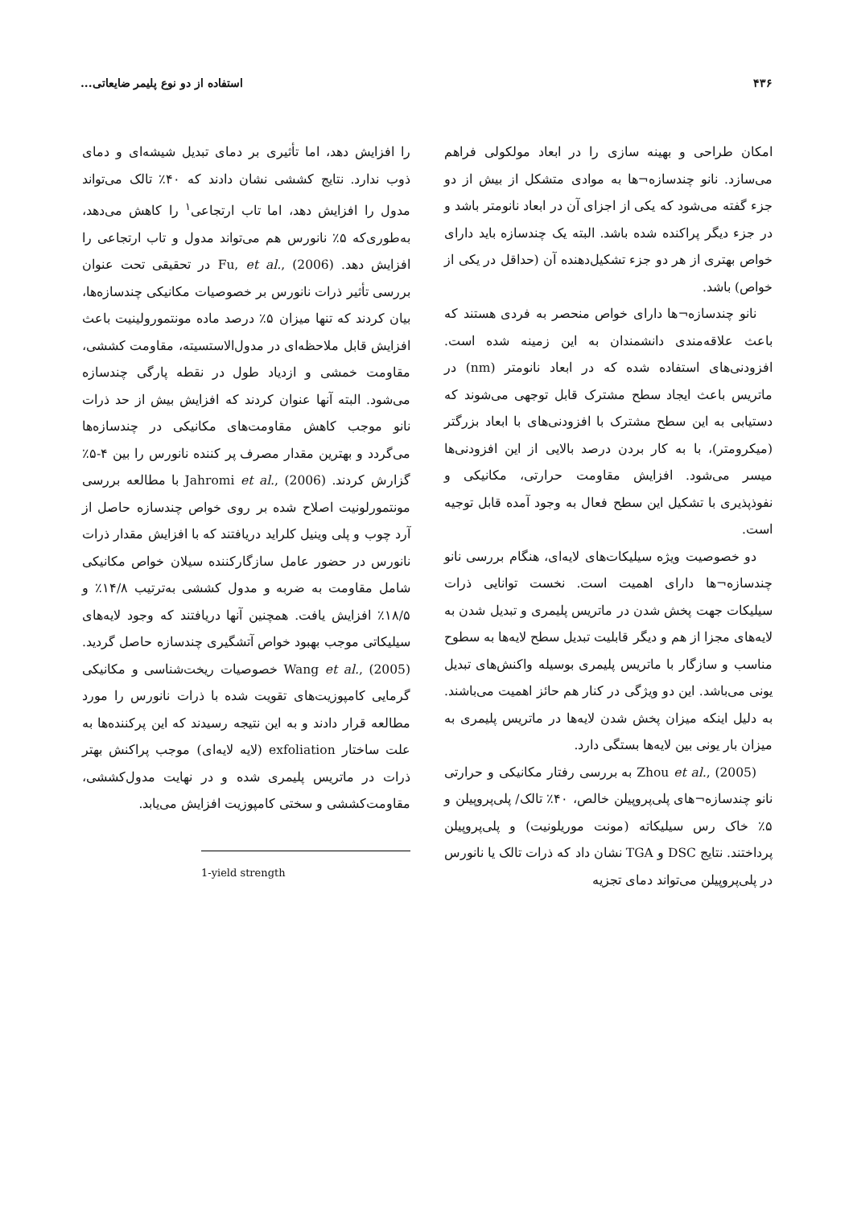۴۳۶ استفاده از دو نوع پلیمر ضایعاتی...
امکان طراحی و بهینه سازی را در ابعاد مولکولی فراهم می‌سازد. نانو چندسازه¬ها به موادی متشکل از بیش از دو جزء گفته می‌شود که یکی از اجزای آن در ابعاد نانومتر باشد و در جزء دیگر پراکنده شده باشد. البته یک چندسازه باید دارای خواص بهتری از هر دو جزء تشکیل‌دهنده آن (حداقل در یکی از خواص) باشد.
نانو چندسازه¬ها دارای خواص منحصر به فردی هستند که باعث علاقه‌مندی دانشمندان به این زمینه شده است. افزودنی‌های استفاده شده که در ابعاد نانومتر (nm) در ماتریس باعث ایجاد سطح مشترک قابل توجهی می‌شوند که دستیابی به این سطح مشترک با افزودنی‌های با ابعاد بزرگتر (میکرومتر)، با به کار بردن درصد بالایی از این افزودنی‌ها میسر می‌شود. افزایش مقاومت حرارتی، مکانیکی و نفوذپذیری با تشکیل این سطح فعال به وجود آمده قابل توجیه است.
دو خصوصیت ویژه سیلیکات‌های لایه‌ای، هنگام بررسی نانو چندسازه¬ها دارای اهمیت است. نخست توانایی ذرات سیلیکات جهت پخش شدن در ماتریس پلیمری و تبدیل شدن به لایه‌های مجزا از هم و دیگر قابلیت تبدیل سطح لایه‌ها به سطوح مناسب و سازگار با ماتریس پلیمری بوسیله واکنش‌های تبدیل یونی می‌باشد. این دو ویژگی در کنار هم حائز اهمیت می‌باشند. به دلیل اینکه میزان پخش شدن لایه‌ها در ماتریس پلیمری به میزان بار یونی بین لایه‌ها بستگی دارد.
Zhou et al., (2005) به بررسی رفتار مکانیکی و حرارتی نانو چندسازه¬های پلی‌پروپیلن خالص، ۴۰٪ تالک/ پلی‌پروپیلن و ۵٪ خاک رس سیلیکاته (مونت موریلونیت) و پلی‌پروپیلن پرداختند. نتایج DSC و TGA نشان داد که ذرات تالک یا نانورس در پلی‌پروپیلن می‌تواند دمای تجزیه
را افزایش دهد، اما تأثیری بر دمای تبدیل شیشه‌ای و دمای ذوب ندارد. نتایج کششی نشان دادند که ۴۰٪ تالک می‌تواند مدول را افزایش دهد، اما تاب ارتجاعی<sup>۱</sup> را کاهش می‌دهد، به‌طوری‌که ۵٪ نانورس هم می‌تواند مدول و تاب ارتجاعی را افزایش دهد. Fu, et al., (2006) در تحقیقی تحت عنوان بررسی تأثیر ذرات نانورس بر خصوصیات مکانیکی چندسازه‌ها، بیان کردند که تنها میزان ۵٪ درصد ماده مونتمورولینیت باعث افزایش قابل ملاحظه‌ای در مدول‌الاستسیته، مقاومت کششی، مقاومت خمشی و ازدیاد طول در نقطه پارگی چندسازه می‌شود. البته آنها عنوان کردند که افزایش بیش از حد ذرات نانو موجب کاهش مقاومت‌های مکانیکی در چندسازه‌ها می‌گردد و بهترین مقدار مصرف پر کننده نانورس را بین ۴-۵٪ گزارش کردند. Jahromi et al., (2006) با مطالعه بررسی مونتمورلونیت اصلاح شده بر روی خواص چندسازه حاصل از آرد چوب و پلی وینیل کلراید دریافتند که با افزایش مقدار ذرات نانورس در حضور عامل سازگارکننده سیلان خواص مکانیکی شامل مقاومت به ضربه و مدول کششی به‌ترتیب ۱۴/۸٪ و ۱۸/۵٪ افزایش یافت. همچنین آنها دریافتند که وجود لایه‌های سیلیکاتی موجب بهبود خواص آتشگیری چندسازه حاصل گردید. Wang et al., (2005) خصوصیات ریخت‌شناسی و مکانیکی گرمایی کامپوزیت‌های تقویت شده با ذرات نانورس را مورد مطالعه قرار دادند و به این نتیجه رسیدند که این پرکننده‌ها به علت ساختار exfoliation (لایه لایه‌ای) موجب پراکنش بهتر ذرات در ماتریس پلیمری شده و در نهایت مدول‌کششی، مقاومت‌کششی و سختی کامپوزیت افزایش می‌یابد.
1-yield strength